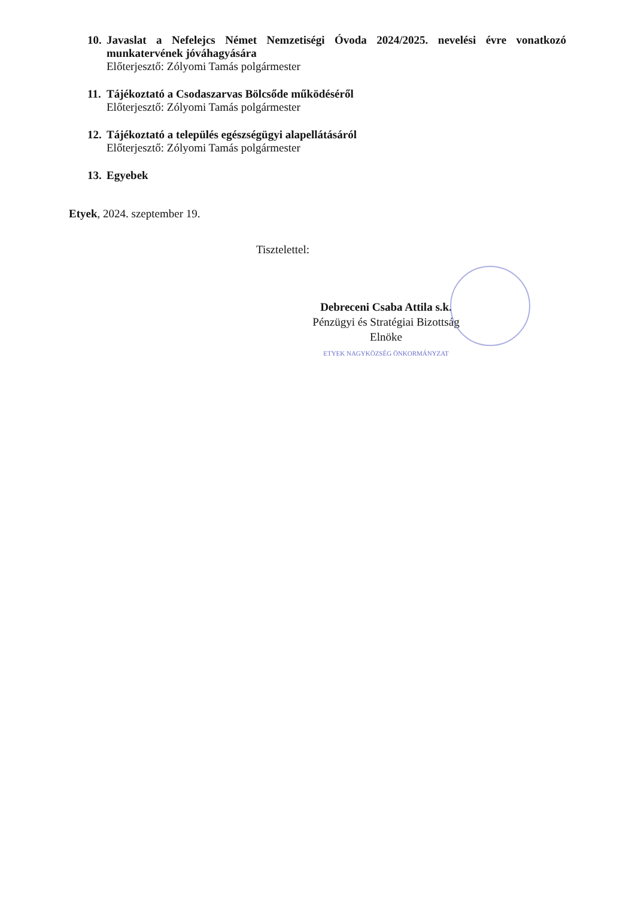10.
Javaslat a Nefelejcs Német Nemzetiségi Óvoda 2024/2025. nevelési évre vonatkozó munkatervének jóváhagyására
Előterjesztő: Zólyomi Tamás polgármester
11.
Tájékoztató a Csodaszarvas Bölcsőde működéséről
Előterjesztő: Zólyomi Tamás polgármester
12.
Tájékoztató a település egészségügyi alapellátásáról
Előterjesztő: Zólyomi Tamás polgármester
13.
Egyebek
Etyek, 2024. szeptember 19.
Tisztelettel:
Debreceni Csaba Attila s.k.
Pénzügyi és Stratégiai Bizottság
Elnöke
ETYEK NAGYKÖZSÉG ÖNKORMÁNYZAT